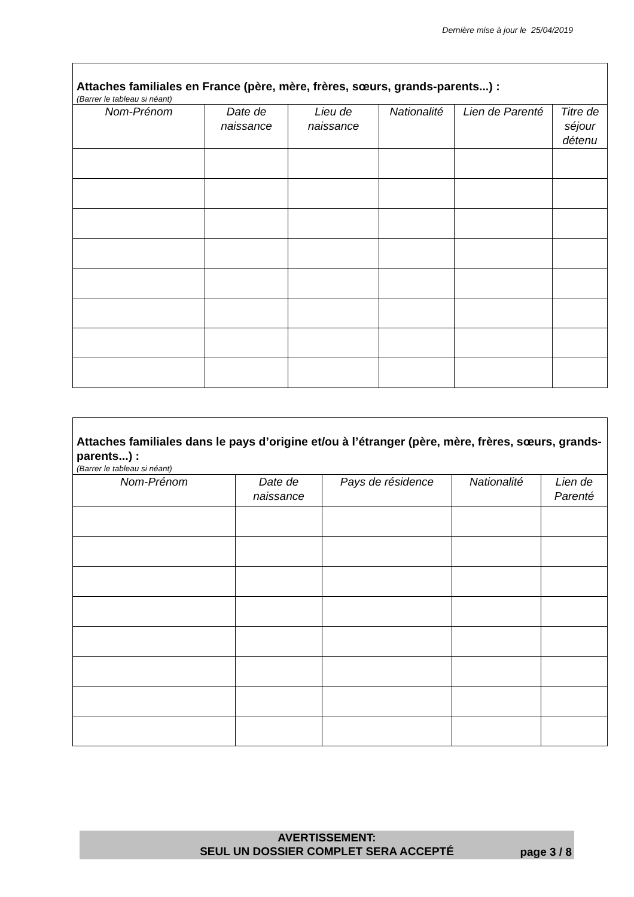Dernière mise à jour le 25/04/2019
| Attaches familiales en France (père, mère, frères, sœurs, grands-parents...) : (Barrer le tableau si néant) | | | | | |
| Nom-Prénom | Date de naissance | Lieu de naissance | Nationalité | Lien de Parenté | Titre de séjour détenu |
| Attaches familiales dans le pays d’origine et/ou à l’étranger (père, mère, frères, sœurs, grands-parents...) : (Barrer le tableau si néant) | | | | |
| Nom-Prénom | Date de naissance | Pays de résidence | Nationalité | Lien de Parenté |
AVERTISSEMENT:
SEUL UN DOSSIER COMPLET SERA ACCEPTÉ
page 3 / 8